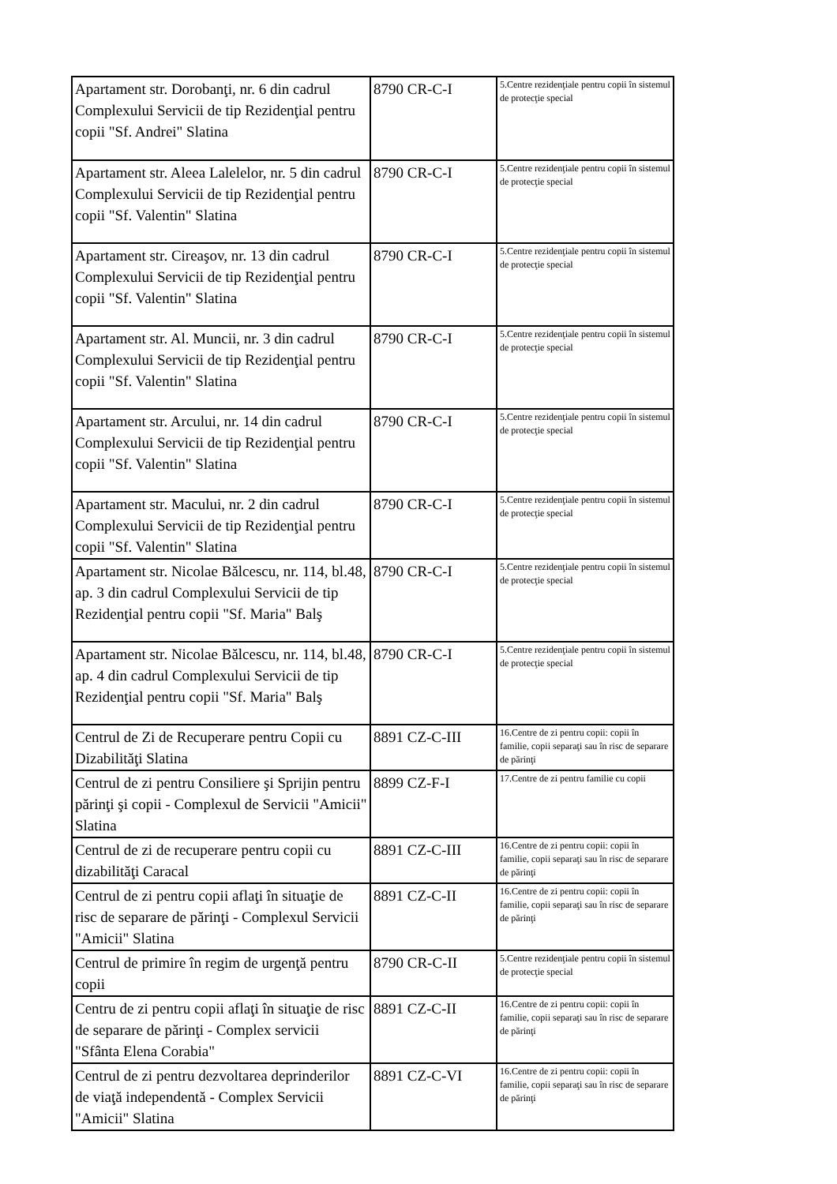| Apartament str. Dorobanţi, nr. 6 din cadrul Complexului Servicii de tip Rezidenţial pentru copii "Sf. Andrei" Slatina | 8790 CR-C-I | 5.Centre rezidenţiale pentru copii în sistemul de protecţie special |
| Apartament str. Aleea Lalelelor, nr. 5 din cadrul Complexului Servicii de tip Rezidenţial pentru copii "Sf. Valentin" Slatina | 8790 CR-C-I | 5.Centre rezidenţiale pentru copii în sistemul de protecţie special |
| Apartament str. Cireaşov, nr. 13 din cadrul Complexului Servicii de tip Rezidenţial pentru copii "Sf. Valentin" Slatina | 8790 CR-C-I | 5.Centre rezidenţiale pentru copii în sistemul de protecţie special |
| Apartament str. Al. Muncii, nr. 3 din cadrul Complexului Servicii de tip Rezidenţial pentru copii "Sf. Valentin" Slatina | 8790 CR-C-I | 5.Centre rezidenţiale pentru copii în sistemul de protecţie special |
| Apartament str. Arcului, nr. 14 din cadrul Complexului Servicii de tip Rezidenţial pentru copii "Sf. Valentin" Slatina | 8790 CR-C-I | 5.Centre rezidenţiale pentru copii în sistemul de protecţie special |
| Apartament str. Macului, nr. 2 din cadrul Complexului Servicii de tip Rezidenţial pentru copii "Sf. Valentin" Slatina | 8790 CR-C-I | 5.Centre rezidenţiale pentru copii în sistemul de protecţie special |
| Apartament str. Nicolae Bălcescu, nr. 114, bl.48, ap. 3 din cadrul Complexului Servicii de tip Rezidenţial pentru copii "Sf. Maria" Balş | 8790 CR-C-I | 5.Centre rezidenţiale pentru copii în sistemul de protecţie special |
| Apartament str. Nicolae Bălcescu, nr. 114, bl.48, ap. 4 din cadrul Complexului Servicii de tip Rezidenţial pentru copii "Sf. Maria" Balş | 8790 CR-C-I | 5.Centre rezidenţiale pentru copii în sistemul de protecţie special |
| Centrul de Zi de Recuperare pentru Copii cu Dizabilităţi Slatina | 8891 CZ-C-III | 16.Centre de zi pentru copii: copii în familie, copii separaţi sau în risc de separare de părinţi |
| Centrul de zi pentru Consiliere şi Sprijin pentru părinţi şi copii - Complexul de Servicii "Amicii" Slatina | 8899 CZ-F-I | 17.Centre de zi pentru familie cu copii |
| Centrul de zi de recuperare pentru copii cu dizabilităţi Caracal | 8891 CZ-C-III | 16.Centre de zi pentru copii: copii în familie, copii separaţi sau în risc de separare de părinţi |
| Centrul de zi pentru copii aflaţi în situaţie de risc de separare de părinţi - Complexul Servicii "Amicii" Slatina | 8891 CZ-C-II | 16.Centre de zi pentru copii: copii în familie, copii separaţi sau în risc de separare de părinţi |
| Centrul de primire în regim de urgenţă pentru copii | 8790 CR-C-II | 5.Centre rezidenţiale pentru copii în sistemul de protecţie special |
| Centru de zi pentru copii aflaţi în situaţie de risc de separare de părinţi - Complex servicii "Sfânta Elena Corabia" | 8891 CZ-C-II | 16.Centre de zi pentru copii: copii în familie, copii separaţi sau în risc de separare de părinţi |
| Centrul de zi pentru dezvoltarea deprinderilor de viaţă independentă - Complex Servicii "Amicii" Slatina | 8891 CZ-C-VI | 16.Centre de zi pentru copii: copii în familie, copii separaţi sau în risc de separare de părinţi |